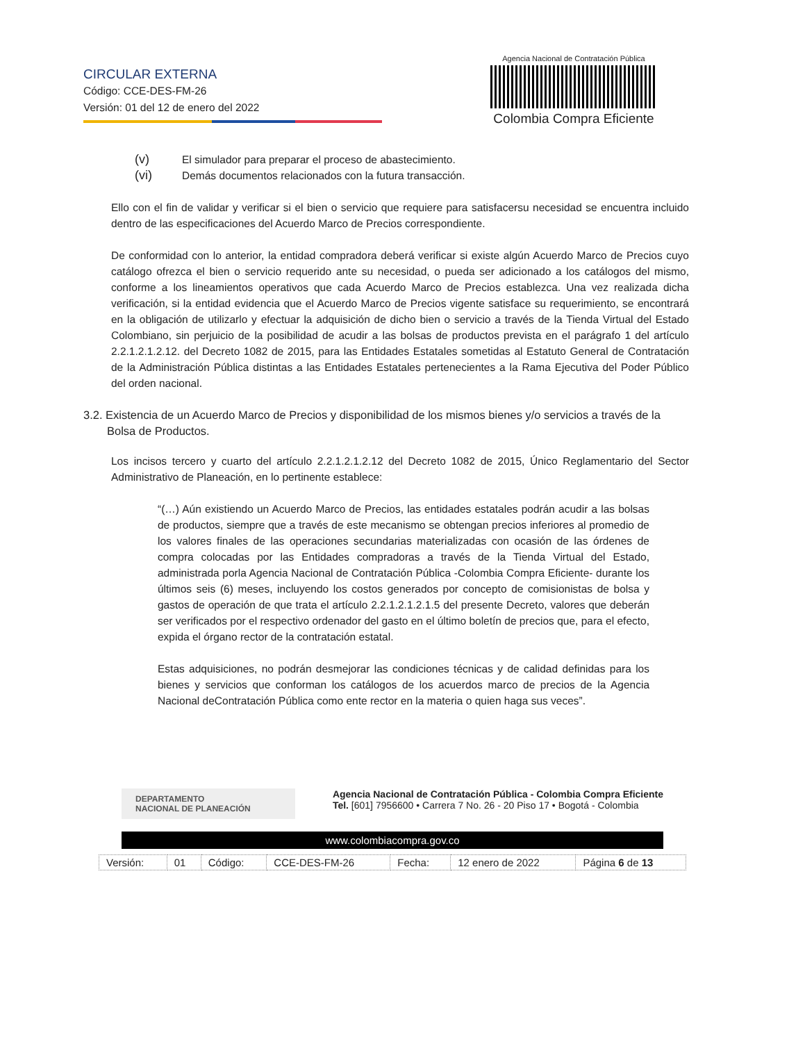CIRCULAR EXTERNA
Código: CCE-DES-FM-26
Versión: 01 del 12 de enero del 2022
Agencia Nacional de Contratación Pública
Colombia Compra Eficiente
(v) El simulador para preparar el proceso de abastecimiento.
(vi) Demás documentos relacionados con la futura transacción.
Ello con el fin de validar y verificar si el bien o servicio que requiere para satisfacersu necesidad se encuentra incluido dentro de las especificaciones del Acuerdo Marco de Precios correspondiente.
De conformidad con lo anterior, la entidad compradora deberá verificar si existe algún Acuerdo Marco de Precios cuyo catálogo ofrezca el bien o servicio requerido ante su necesidad, o pueda ser adicionado a los catálogos del mismo, conforme a los lineamientos operativos que cada Acuerdo Marco de Precios establezca. Una vez realizada dicha verificación, si la entidad evidencia que el Acuerdo Marco de Precios vigente satisface su requerimiento, se encontrará en la obligación de utilizarlo y efectuar la adquisición de dicho bien o servicio a través de la Tienda Virtual del Estado Colombiano, sin perjuicio de la posibilidad de acudir a las bolsas de productos prevista en el parágrafo 1 del artículo 2.2.1.2.1.2.12. del Decreto 1082 de 2015, para las Entidades Estatales sometidas al Estatuto General de Contratación de la Administración Pública distintas a las Entidades Estatales pertenecientes a la Rama Ejecutiva del Poder Público del orden nacional.
3.2. Existencia de un Acuerdo Marco de Precios y disponibilidad de los mismos bienes y/o servicios a través de la Bolsa de Productos.
Los incisos tercero y cuarto del artículo 2.2.1.2.1.2.12 del Decreto 1082 de 2015, Único Reglamentario del Sector Administrativo de Planeación, en lo pertinente establece:
“(…) Aún existiendo un Acuerdo Marco de Precios, las entidades estatales podrán acudir a las bolsas de productos, siempre que a través de este mecanismo se obtengan precios inferiores al promedio de los valores finales de las operaciones secundarias materializadas con ocasión de las órdenes de compra colocadas por las Entidades compradoras a través de la Tienda Virtual del Estado, administrada porla Agencia Nacional de Contratación Pública -Colombia Compra Eficiente- durante los últimos seis (6) meses, incluyendo los costos generados por concepto de comisionistas de bolsa y gastos de operación de que trata el artículo 2.2.1.2.1.2.1.5 del presente Decreto, valores que deberán ser verificados por el respectivo ordenador del gasto en el último boletín de precios que, para el efecto, expida el órgano rector de la contratación estatal.
Estas adquisiciones, no podrán desmejorar las condiciones técnicas y de calidad definidas para los bienes y servicios que conforman los catálogos de los acuerdos marco de precios de la Agencia Nacional deContratación Pública como ente rector en la materia o quien haga sus veces”.
DEPARTAMENTO
NACIONAL DE PLANEACIÓN
Agencia Nacional de Contratación Pública - Colombia Compra Eficiente
Tel. [601] 7956600 • Carrera 7 No. 26 - 20 Piso 17 • Bogotá - Colombia
www.colombiacompra.gov.co
| Versión: | 01 | Código: | CCE-DES-FM-26 | Fecha: | 12 enero de 2022 | Página 6 de 13 |